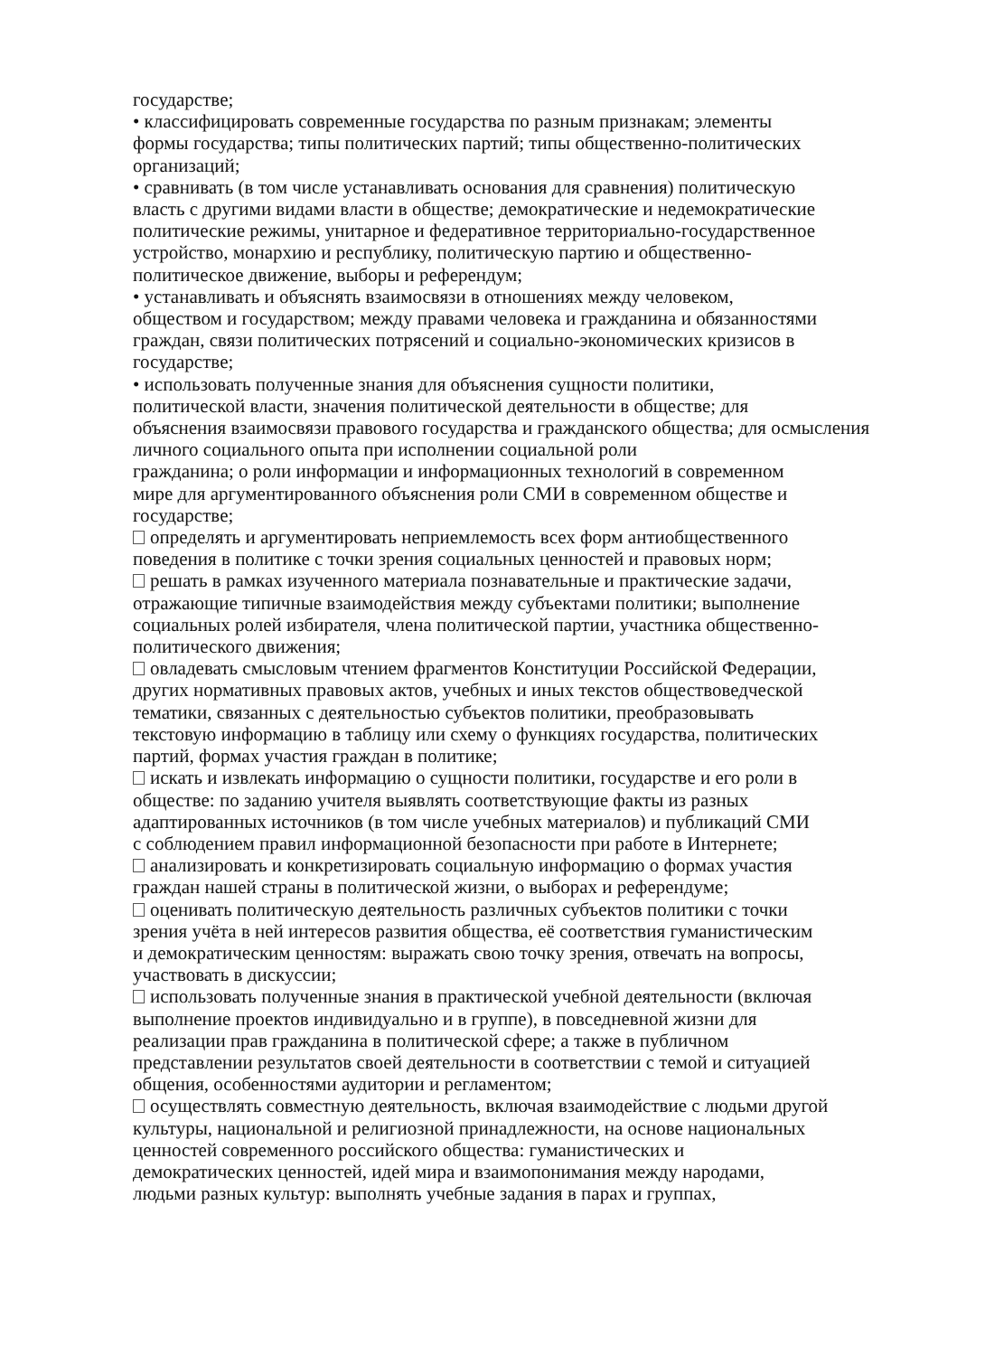государстве;
• классифицировать современные государства по разным признакам; элементы
формы государства; типы политических партий; типы общественно-политических
организаций;
• сравнивать (в том числе устанавливать основания для сравнения) политическую
власть с другими видами власти в обществе; демократические и недемократические
политические режимы, унитарное и федеративное территориально-государственное
устройство, монархию и республику, политическую партию и общественно-
политическое движение, выборы и референдум;
• устанавливать и объяснять взаимосвязи в отношениях между человеком,
обществом и государством; между правами человека и гражданина и обязанностями
граждан, связи политических потрясений и социально-экономических кризисов в
государстве;
• использовать полученные знания для объяснения сущности политики,
политической власти, значения политической деятельности в обществе; для
объяснения взаимосвязи правового государства и гражданского общества; для осмысления
личного социального опыта при исполнении социальной роли
гражданина; о роли информации и информационных технологий в современном
мире для аргументированного объяснения роли СМИ в современном обществе и
государстве;
определять и аргументировать неприемлемость всех форм антиобщественного
поведения в политике с точки зрения социальных ценностей и правовых норм;
решать в рамках изученного материала познавательные и практические задачи,
отражающие типичные взаимодействия между субъектами политики; выполнение
социальных ролей избирателя, члена политической партии, участника общественно-
политического движения;
овладевать смысловым чтением фрагментов Конституции Российской Федерации,
других нормативных правовых актов, учебных и иных текстов обществоведческой
тематики, связанных с деятельностью субъектов политики, преобразовывать
текстовую информацию в таблицу или схему о функциях государства, политических
партий, формах участия граждан в политике;
искать и извлекать информацию о сущности политики, государстве и его роли в
обществе: по заданию учителя выявлять соответствующие факты из разных
адаптированных источников (в том числе учебных материалов) и публикаций СМИ
с соблюдением правил информационной безопасности при работе в Интернете;
анализировать и конкретизировать социальную информацию о формах участия
граждан нашей страны в политической жизни, о выборах и референдуме;
оценивать политическую деятельность различных субъектов политики с точки
зрения учёта в ней интересов развития общества, её соответствия гуманистическим
и демократическим ценностям: выражать свою точку зрения, отвечать на вопросы,
участвовать в дискуссии;
использовать полученные знания в практической учебной деятельности (включая
выполнение проектов индивидуально и в группе), в повседневной жизни для
реализации прав гражданина в политической сфере; а также в публичном
представлении результатов своей деятельности в соответствии с темой и ситуацией
общения, особенностями аудитории и регламентом;
осуществлять совместную деятельность, включая взаимодействие с людьми другой
культуры, национальной и религиозной принадлежности, на основе национальных
ценностей современного российского общества: гуманистических и
демократических ценностей, идей мира и взаимопонимания между народами,
людьми разных культур: выполнять учебные задания в парах и группах,